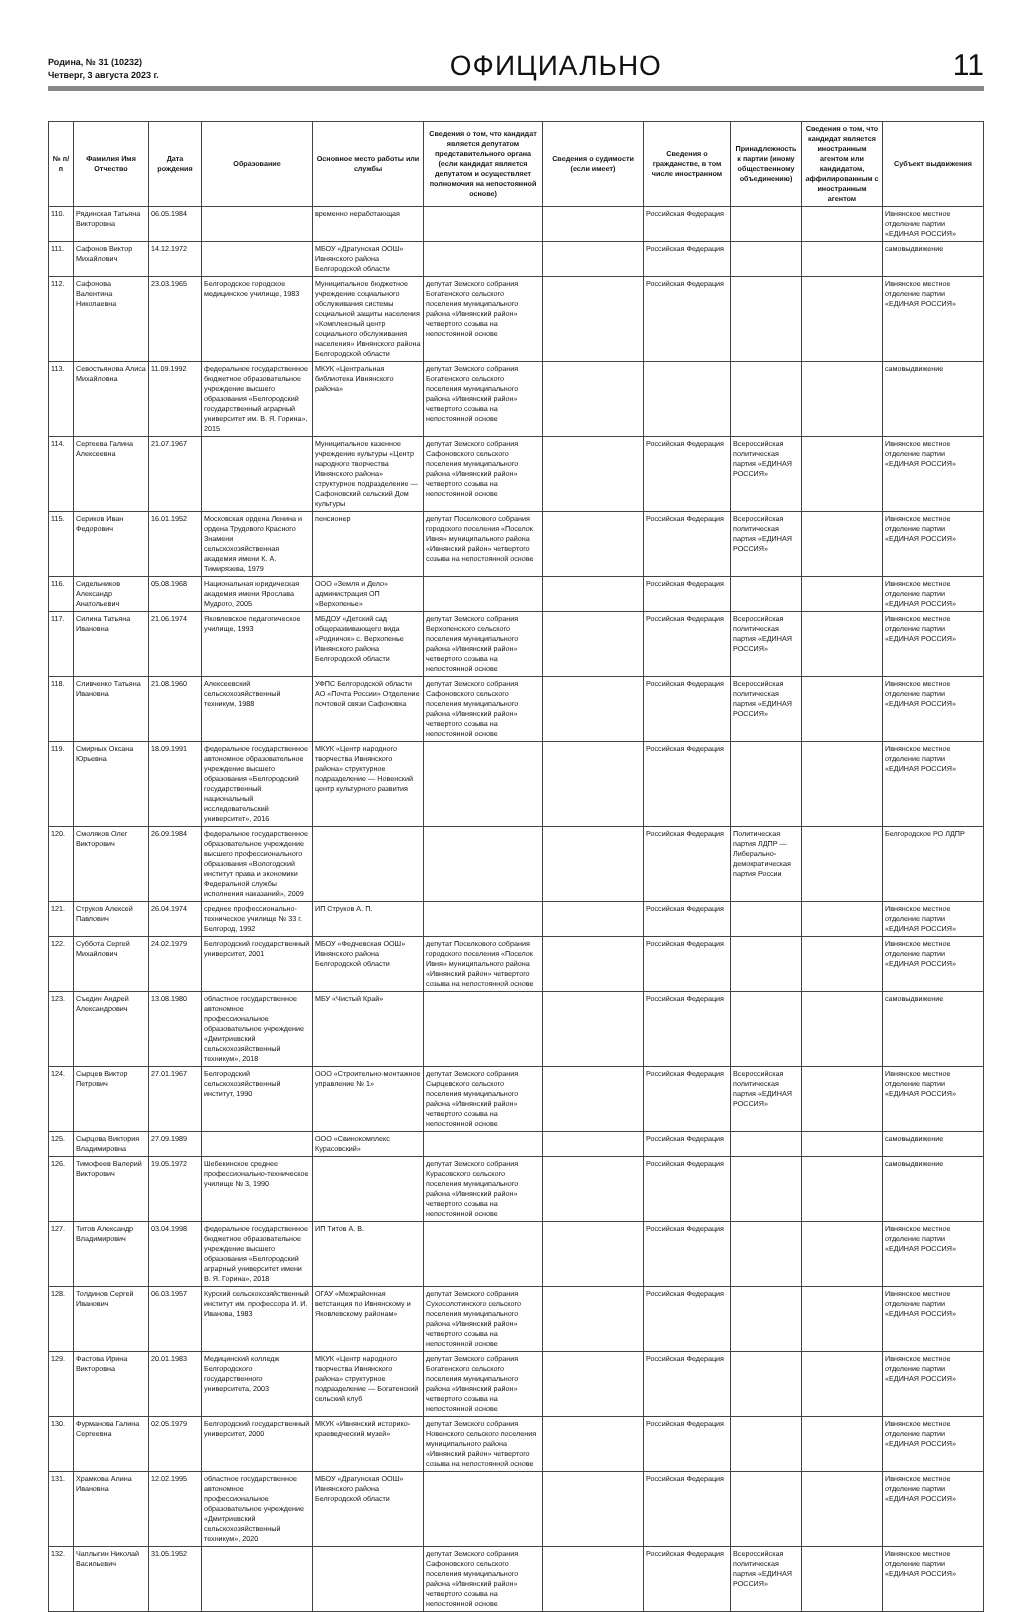Родина, № 31 (10232)
Четверг, 3 августа 2023 г.
ОФИЦИАЛЬНО
11
| № п/п | Фамилия Имя Отчество | Дата рождения | Образование | Основное место работы или службы | Сведения о том, что кандидат является депутатом представительного органа (если кандидат является депутатом и осуществляет полномочия на непостоянной основе) | Сведения о судимости (если имеет) | Сведения о гражданстве, в том числе иностранном | Принадлежность к партии (иному общественному объединению) | Сведения о том, что кандидат является иностранным агентом или кандидатом, аффилированным с иностранным агентом | Субъект выдвижения |
| --- | --- | --- | --- | --- | --- | --- | --- | --- | --- | --- |
| 110. | Рядинская Татьяна Викторовна | 06.05.1984 | | временно неработающая | | | Российская Федерация | | | Ивнянское местное отделение партии «ЕДИНАЯ РОССИЯ» |
| 111. | Сафонов Виктор Михайлович | 14.12.1972 | | МБОУ «Драгунская ООШ» Ивнянского района Белгородской области | | | Российская Федерация | | | самовыдвижение |
| 112. | Сафонова Валентина Николаевна | 23.03.1965 | Белгородское городское медицинское училище, 1983 | Муниципальное бюджетное учреждение социального обслуживания системы социальной защиты населения «Комплексный центр социального обслуживания населения» Ивнянского района Белгородской области | депутат Земского собрания Богатенского сельского поселения муниципального района «Ивнянский район» четвертого созыва на непостоянной основе | | Российская Федерация | | | Ивнянское местное отделение партии «ЕДИНАЯ РОССИЯ» |
| 113. | Севостьянова Алиса Михайловна | 11.09.1992 | федеральное государственное бюджетное образовательное учреждение высшего образования «Белгородский государственный аграрный университет им. В. Я. Горина», 2015 | МКУК «Центральная библиотека Ивнянского района» | депутат Земского собрания Богатенского сельского поселения муниципального района «Ивнянский район» четвертого созыва на непостоянной основе | | | | | самовыдвижение |
| 114. | Сергеева Галина Алексеевна | 21.07.1967 | | Муниципальное казенное учреждение культуры «Центр народного творчества Ивнянского района» структурное подразделение — Сафоновский сельский Дом культуры | депутат Земского собрания Сафоновского сельского поселения муниципального района «Ивнянский район» четвертого созыва на непостоянной основе | | Российская Федерация | Всероссийская политическая партия «ЕДИНАЯ РОССИЯ» | | Ивнянское местное отделение партии «ЕДИНАЯ РОССИЯ» |
| 115. | Сериков Иван Федорович | 16.01.1952 | Московская ордена Ленина и ордена Трудового Красного Знамени сельскохозяйственная академия имени К. А. Тимирязева, 1979 | пенсионер | депутат Поселкового собрания городского поселения «Поселок Ивня» муниципального района «Ивнянский район» четвертого созыва на непостоянной основе | | Российская Федерация | Всероссийская политическая партия «ЕДИНАЯ РОССИЯ» | | Ивнянское местное отделение партии «ЕДИНАЯ РОССИЯ» |
| 116. | Сидельников Александр Анатольевич | 05.08.1968 | Национальная юридическая академия имени Ярослава Мудрого, 2005 | ООО «Земля и Дело» администрация ОП «Верхопенье» | | | Российская Федерация | | | Ивнянское местное отделение партии «ЕДИНАЯ РОССИЯ» |
| 117. | Силина Татьяна Ивановна | 21.06.1974 | Яковлевское педагогическое училище, 1993 | МБДОУ «Детский сад общеразвивающего вида «Родничок» с. Верхопенье Ивнянского района Белгородской области | депутат Земского собрания Верхопенского сельского поселения муниципального района «Ивнянский район» четвертого созыва на непостоянной основе | | Российская Федерация | Всероссийская политическая партия «ЕДИНАЯ РОССИЯ» | | Ивнянское местное отделение партии «ЕДИНАЯ РОССИЯ» |
| 118. | Сливченко Татьяна Ивановна | 21.08.1960 | Алексеевский сельскохозяйственный техникум, 1988 | УФПС Белгородской области АО «Почта России» Отделение почтовой связи Сафоновка | депутат Земского собрания Сафоновского сельского поселения муниципального района «Ивнянский район» четвертого созыва на непостоянной основе | | Российская Федерация | Всероссийская политическая партия «ЕДИНАЯ РОССИЯ» | | Ивнянское местное отделение партии «ЕДИНАЯ РОССИЯ» |
| 119. | Смирных Оксана Юрьевна | 18.09.1991 | федеральное государственное автономное образовательное учреждение высшего образования «Белгородский государственный национальный исследовательский университет», 2016 | МКУК «Центр народного творчества Ивнянского района» структурное подразделение — Новенский центр культурного развития | | | Российская Федерация | | | Ивнянское местное отделение партии «ЕДИНАЯ РОССИЯ» |
| 120. | Смоляков Олег Викторович | 26.09.1984 | федеральное государственное образовательное учреждение высшего профессионального образования «Вологодский институт права и экономики Федеральной службы исполнения наказаний», 2009 | | | | Российская Федерация | Политическая партия ЛДПР — Либерально-демократическая партия России | | Белгородское РО ЛДПР |
| 121. | Струков Алексей Павлович | 26.04.1974 | среднее профессионально-техническое училище № 33 г. Белгород, 1992 | ИП Струков А. П. | | | Российская Федерация | | | Ивнянское местное отделение партии «ЕДИНАЯ РОССИЯ» |
| 122. | Суббота Сергей Михайлович | 24.02.1979 | Белгородский государственный университет, 2001 | МБОУ «Федчевская ООШ» Ивнянского района Белгородской области | депутат Поселкового собрания городского поселения «Поселок Ивня» муниципального района «Ивнянский район» четвертого созыва на непостоянной основе | | Российская Федерация | | | Ивнянское местное отделение партии «ЕДИНАЯ РОССИЯ» |
| 123. | Съедин Андрей Александрович | 13.08.1980 | областное государственное автономное профессиональное образовательное учреждение «Дмитриевский сельскохозяйственный техникум», 2018 | МБУ «Чистый Край» | | | Российская Федерация | | | самовыдвижение |
| 124. | Сырцев Виктор Петрович | 27.01.1967 | Белгородский сельскохозяйственный институт, 1990 | ООО «Строительно-монтажное управление № 1» | депутат Земского собрания Сырцевского сельского поселения муниципального района «Ивнянский район» четвертого созыва на непостоянной основе | | Российская Федерация | Всероссийская политическая партия «ЕДИНАЯ РОССИЯ» | | Ивнянское местное отделение партии «ЕДИНАЯ РОССИЯ» |
| 125. | Сырцова Виктория Владимировна | 27.09.1989 | | ООО «Свинокомплекс Курасовский» | | | Российская Федерация | | | самовыдвижение |
| 126. | Тимофеев Валерий Викторович | 19.05.1972 | Шебекинское среднее профессионально-техническое училище № 3, 1990 | | депутат Земского собрания Курасовского сельского поселения муниципального района «Ивнянский район» четвертого созыва на непостоянной основе | | Российская Федерация | | | самовыдвижение |
| 127. | Титов Александр Владимирович | 03.04.1998 | федеральное государственное бюджетное образовательное учреждение высшего образования «Белгородский аграрный университет имени В. Я. Горина», 2018 | ИП Титов А. В. | | | Российская Федерация | | | Ивнянское местное отделение партии «ЕДИНАЯ РОССИЯ» |
| 128. | Толдинов Сергей Иванович | 06.03.1957 | Курский сельскохозяйственный институт им. профессора И. И. Иванова, 1983 | ОГАУ «Межрайонная ветстанция по Ивнянскому и Яковлевскому районам» | депутат Земского собрания Сухосолотинского сельского поселения муниципального района «Ивнянский район» четвертого созыва на непостоянной основе | | Российская Федерация | | | Ивнянское местное отделение партии «ЕДИНАЯ РОССИЯ» |
| 129. | Фастова Ирина Викторовна | 20.01.1983 | Медицинский колледж Белгородского государственного университета, 2003 | МКУК «Центр народного творчества Ивнянского района» структурное подразделение — Богатенский сельский клуб | депутат Земского собрания Богатенского сельского поселения муниципального района «Ивнянский район» четвертого созыва на непостоянной основе | | Российская Федерация | | | Ивнянское местное отделение партии «ЕДИНАЯ РОССИЯ» |
| 130. | Фурманова Галина Сергеевна | 02.05.1979 | Белгородский государственный университет, 2000 | МКУК «Ивнянский историко-краеведческий музей» | депутат Земского собрания Новенского сельского поселения муниципального района «Ивнянский район» четвертого созыва на непостоянной основе | | Российская Федерация | | | Ивнянское местное отделение партии «ЕДИНАЯ РОССИЯ» |
| 131. | Храмкова Алина Ивановна | 12.02.1995 | областное государственное автономное профессиональное образовательное учреждение «Дмитриевский сельскохозяйственный техникум», 2020 | МБОУ «Драгунская ООШ» Ивнянского района Белгородской области | | | Российская Федерация | | | Ивнянское местное отделение партии «ЕДИНАЯ РОССИЯ» |
| 132. | Чаплыгин Николай Васильевич | 31.05.1952 | | | депутат Земского собрания Сафоновского сельского поселения муниципального района «Ивнянский район» четвертого созыва на непостоянной основе | | Российская Федерация | Всероссийская политическая партия «ЕДИНАЯ РОССИЯ» | | Ивнянское местное отделение партии «ЕДИНАЯ РОССИЯ» |